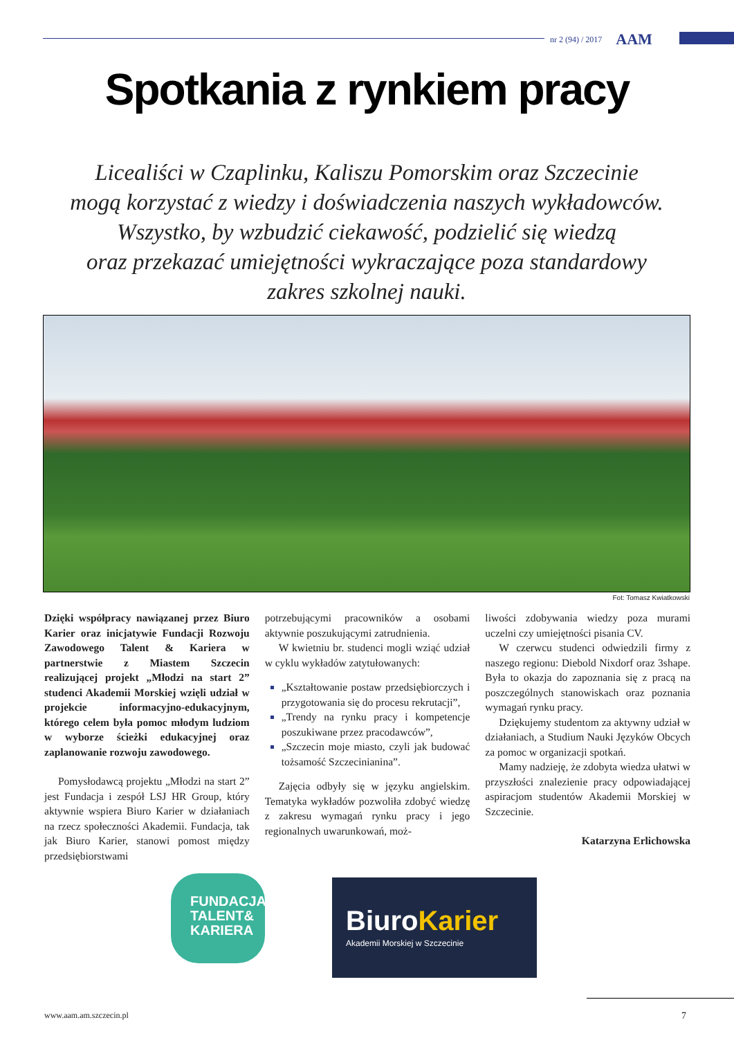nr 2 (94) / 2017 AAM
Spotkania z rynkiem pracy
Licealiści w Czaplinku, Kaliszu Pomorskim oraz Szczecinie
mogą korzystać z wiedzy i doświadczenia naszych wykładowców.
Wszystko, by wzbudzić ciekawość, podzielić się wiedzą
oraz przekazać umiejętności wykraczające poza standardowy
zakres szkolnej nauki.
Fot: Tomasz Kwiatkowski
Dzięki współpracy nawiązanej przez Biuro Karier oraz inicjatywie Fundacji Rozwoju Zawodowego Talent & Kariera w partnerstwie z Miastem Szczecin realizującej projekt „Młodzi na start 2” studenci Akademii Morskiej wzięli udział w projekcie informacyjno-edukacyjnym, którego celem była pomoc młodym ludziom w wyborze ścieżki edukacyjnej oraz zaplanowanie rozwoju zawodowego.
Pomysłodawcą projektu „Młodzi na start 2” jest Fundacja i zespół LSJ HR Group, który aktywnie wspiera Biuro Karier w działaniach na rzecz społeczności Akademii. Fundacja, tak jak Biuro Karier, stanowi pomost między przedsiębiorstwami
potrzebującymi pracowników a osobami aktywnie poszukującymi zatrudnienia.
W kwietniu br. studenci mogli wziąć udział w cyklu wykładów zatytułowanych:
„Kształtowanie postaw przedsiębiorczych i przygotowania się do procesu rekrutacji”,
„Trendy na rynku pracy i kompetencje poszukiwane przez pracodawców”,
„Szczecin moje miasto, czyli jak budować tożsamość Szczecinianina”.
Zajęcia odbyły się w języku angielskim. Tematyka wykładów pozwoliła zdobyć wiedzę z zakresu wymagań rynku pracy i jego regionalnych uwarunkowań, moż-
liwości zdobywania wiedzy poza murami uczelni czy umiejętności pisania CV.
W czerwcu studenci odwiedzili firmy z naszego regionu: Diebold Nixdorf oraz 3shape. Była to okazja do zapoznania się z pracą na poszczególnych stanowiskach oraz poznania wymagań rynku pracy.
Dziękujemy studentom za aktywny udział w działaniach, a Studium Nauki Języków Obcych za pomoc w organizacji spotkań.
Mamy nadzieję, że zdobyta wiedza ułatwi w przyszłości znalezienie pracy odpowiadającej aspiracjom studentów Akademii Morskiej w Szczecinie.
Katarzyna Erlichowska
FUNDACJA
TALENT&
KARIERA
BiuroKarier
Akademii Morskiej w Szczecinie
www.aam.am.szczecin.pl 7